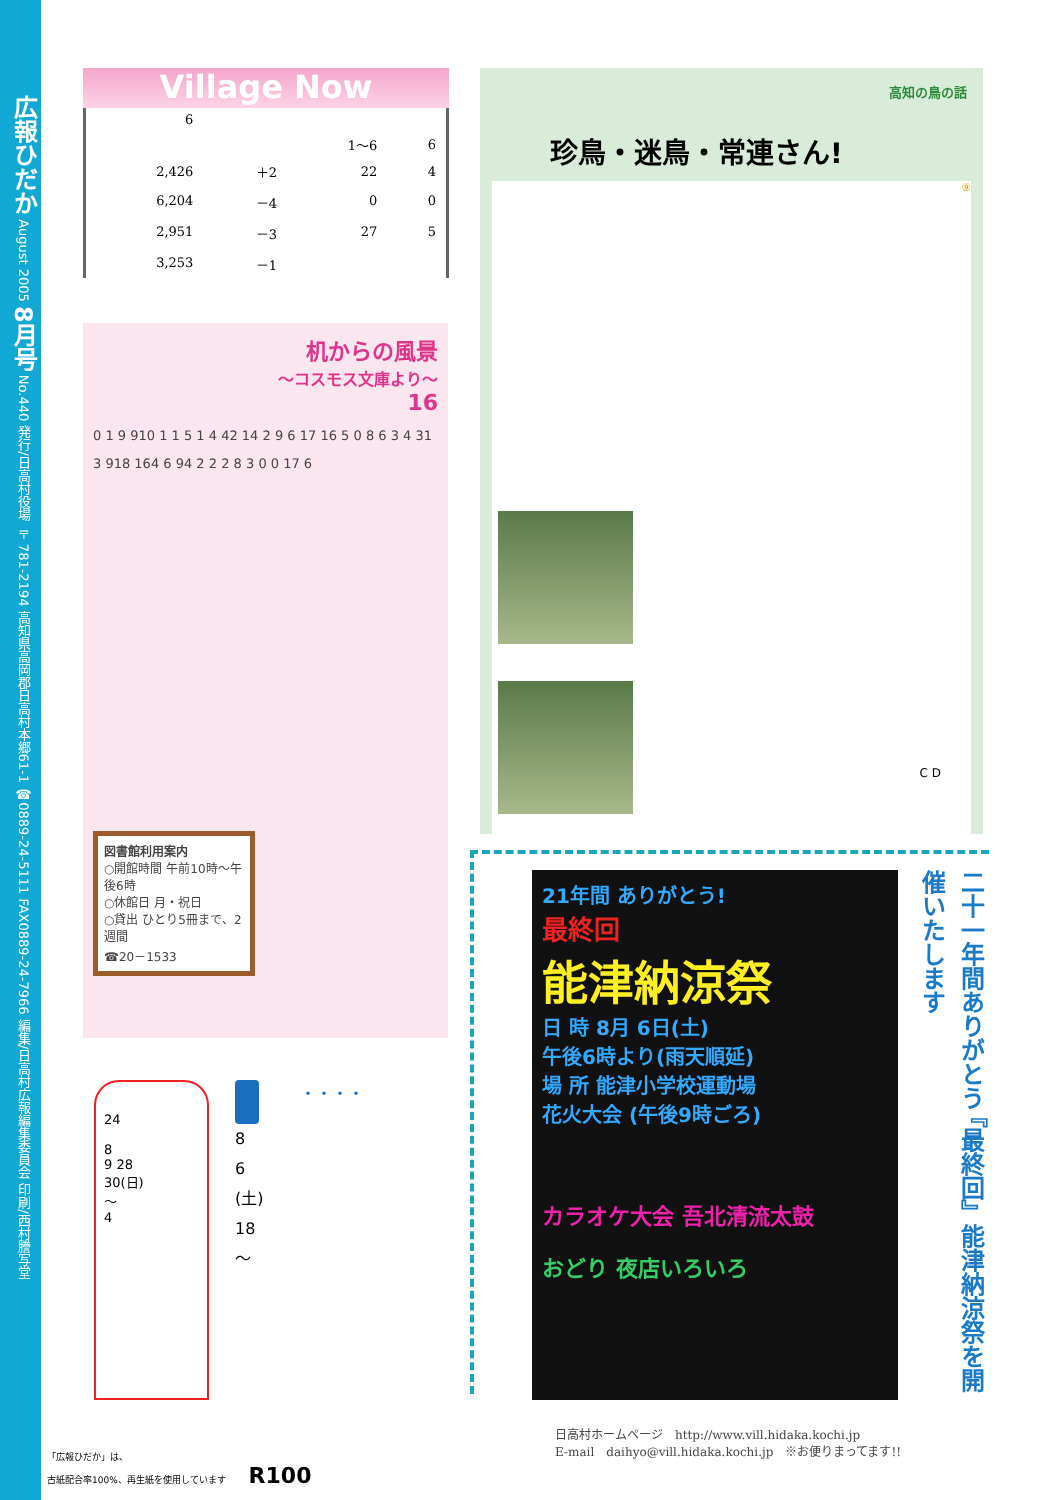広報ひだか August 2005 8月号 No.440 発行/日高村役場 〒781-2194 高知県高岡郡日高村本郷61-1 ☎0889-24-5111 FAX0889-24-7966 編集/日高村広報編集委員会 印刷/西村謄写堂
Village Now
| 6 | | | |
| | | 1～6 | 6 |
| 2,426 | ＋2 | 22 | 4 |
| 6,204 | －4 | 0 | 0 |
| 2,951 | －3 | 27 | 5 |
| 3,253 | －1 | | |
机からの風景
～コスモス文庫より～
16
0 1 9 910 1 1 5 1 4 42 14 2 9 6 17 16 5 0 8 6 3 4 31
3 918 164 6 94 2 2 2 8 3 0 0 17 6
図書館利用案内
○開館時間 午前10時～午後6時
○休館日 月・祝日
○貸出 ひとり5冊まで、2週間
☎20－1533
24
8
9 28
30(日)
～
4
8
6
(土)
18
～
・・・・
高知の鳥の話
珍鳥・迷鳥・常連さん!
⑨
C D
21年間 ありがとう!
最終回
能津納涼祭
日 時 8月 6日(土)
午後6時より(雨天順延)
場 所 能津小学校運動場
花火大会 (午後9時ごろ)
カラオケ大会 吾北清流太鼓
おどり 夜店いろいろ
二十一年間ありがとう 『最終回』能津納涼祭を開催いたします
日高村ホームページ　http://www.vill.hidaka.kochi.jp
E-mail　daihyo@vill.hidaka.kochi.jp　※お便りまってます!!
「広報ひだか」は、
古紙配合率100%、再生紙を使用しています R100